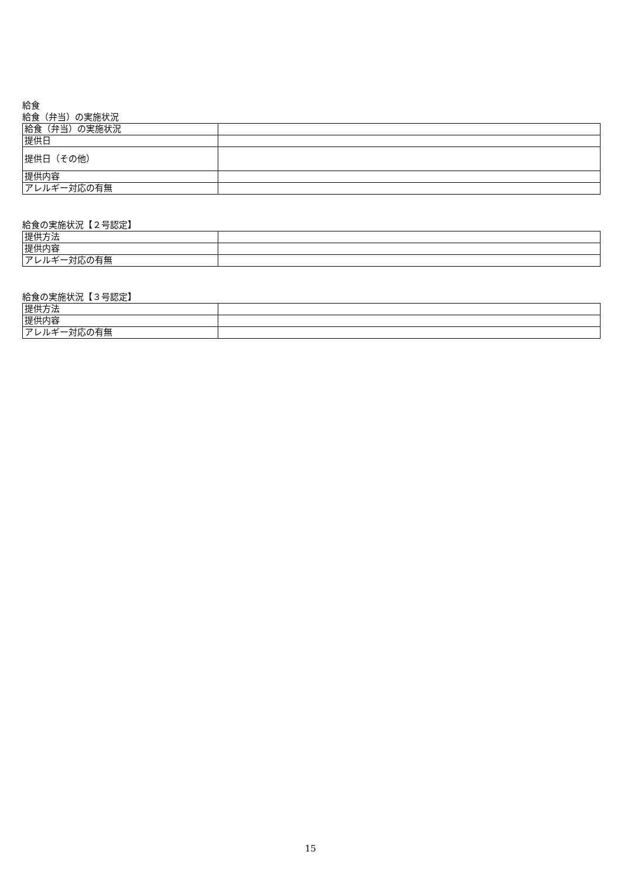給食
給食（弁当）の実施状況
| 給食（弁当）の実施状況 | |
| 提供日 | |
| 提供日（その他） | |
| 提供内容 | |
| アレルギー対応の有無 | |
給食の実施状況【２号認定】
| 提供方法 | |
| 提供内容 | |
| アレルギー対応の有無 | |
給食の実施状況【３号認定】
| 提供方法 | |
| 提供内容 | |
| アレルギー対応の有無 | |
15